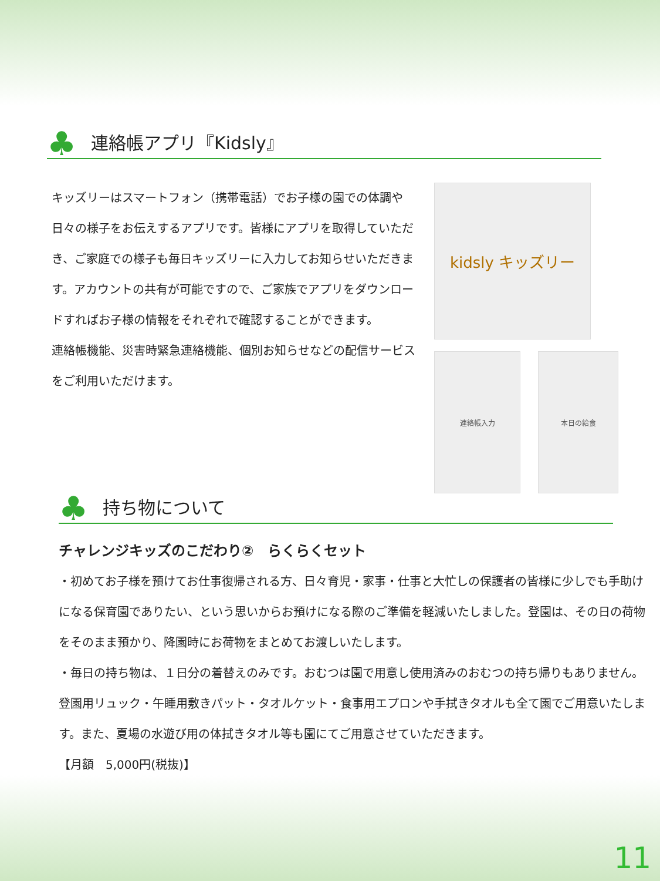♣
連絡帳アプリ『Kidsly』
キッズリーはスマートフォン（携帯電話）でお子様の園での体調や日々の様子をお伝えするアプリです。皆様にアプリを取得していただき、ご家庭での様子も毎日キッズリーに入力してお知らせいただきます。アカウントの共有が可能ですので、ご家族でアプリをダウンロードすればお子様の情報をそれぞれで確認することができます。
連絡帳機能、災害時緊急連絡機能、個別お知らせなどの配信サービスをご利用いただけます。
kidsly キッズリー
連絡帳入力 本日の給食
♣
持ち物について
チャレンジキッズのこだわり②　らくらくセット
・初めてお子様を預けてお仕事復帰される方、日々育児・家事・仕事と大忙しの保護者の皆様に少しでも手助けになる保育園でありたい、という思いからお預けになる際のご準備を軽減いたしました。登園は、その日の荷物をそのまま預かり、降園時にお荷物をまとめてお渡しいたします。
・毎日の持ち物は、１日分の着替えのみです。おむつは園で用意し使用済みのおむつの持ち帰りもありません。登園用リュック・午睡用敷きパット・タオルケット・食事用エプロンや手拭きタオルも全て園でご用意いたします。また、夏場の水遊び用の体拭きタオル等も園にてご用意させていただきます。
【月額　5,000円(税抜)】
11